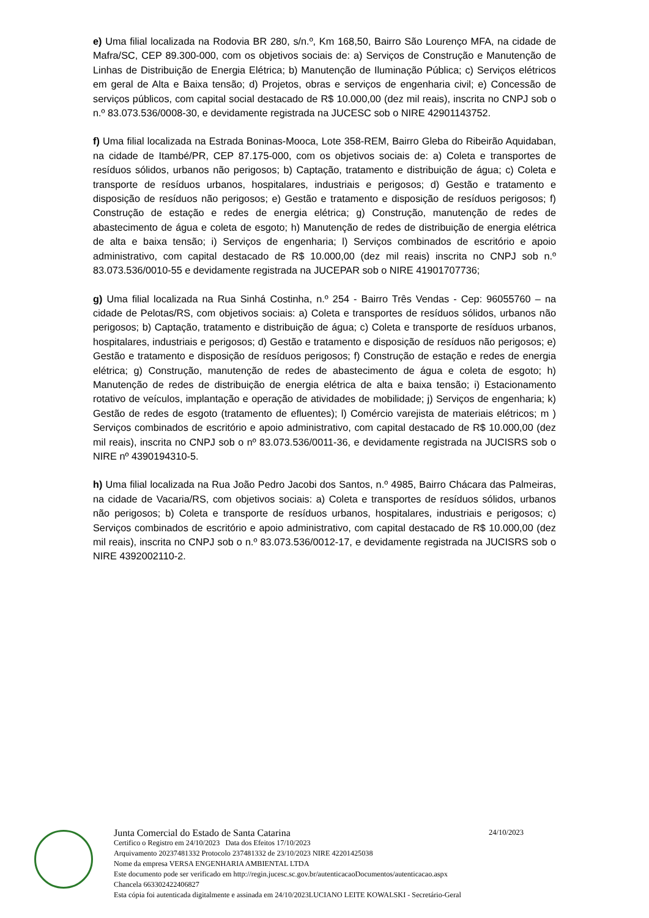e) Uma filial localizada na Rodovia BR 280, s/n.º, Km 168,50, Bairro São Lourenço MFA, na cidade de Mafra/SC, CEP 89.300-000, com os objetivos sociais de: a) Serviços de Construção e Manutenção de Linhas de Distribuição de Energia Elétrica; b) Manutenção de Iluminação Pública; c) Serviços elétricos em geral de Alta e Baixa tensão; d) Projetos, obras e serviços de engenharia civil; e) Concessão de serviços públicos, com capital social destacado de R$ 10.000,00 (dez mil reais), inscrita no CNPJ sob o n.º 83.073.536/0008-30, e devidamente registrada na JUCESC sob o NIRE 42901143752.
f) Uma filial localizada na Estrada Boninas-Mooca, Lote 358-REM, Bairro Gleba do Ribeirão Aquidaban, na cidade de Itambé/PR, CEP 87.175-000, com os objetivos sociais de: a) Coleta e transportes de resíduos sólidos, urbanos não perigosos; b) Captação, tratamento e distribuição de água; c) Coleta e transporte de resíduos urbanos, hospitalares, industriais e perigosos; d) Gestão e tratamento e disposição de resíduos não perigosos; e) Gestão e tratamento e disposição de resíduos perigosos; f) Construção de estação e redes de energia elétrica; g) Construção, manutenção de redes de abastecimento de água e coleta de esgoto; h) Manutenção de redes de distribuição de energia elétrica de alta e baixa tensão; i) Serviços de engenharia; l) Serviços combinados de escritório e apoio administrativo, com capital destacado de R$ 10.000,00 (dez mil reais) inscrita no CNPJ sob n.º 83.073.536/0010-55 e devidamente registrada na JUCEPAR sob o NIRE 41901707736;
g) Uma filial localizada na Rua Sinhá Costinha, n.º 254 - Bairro Três Vendas - Cep: 96055760 – na cidade de Pelotas/RS, com objetivos sociais: a) Coleta e transportes de resíduos sólidos, urbanos não perigosos; b) Captação, tratamento e distribuição de água; c) Coleta e transporte de resíduos urbanos, hospitalares, industriais e perigosos; d) Gestão e tratamento e disposição de resíduos não perigosos; e) Gestão e tratamento e disposição de resíduos perigosos; f) Construção de estação e redes de energia elétrica; g) Construção, manutenção de redes de abastecimento de água e coleta de esgoto; h) Manutenção de redes de distribuição de energia elétrica de alta e baixa tensão; i) Estacionamento rotativo de veículos, implantação e operação de atividades de mobilidade; j) Serviços de engenharia; k) Gestão de redes de esgoto (tratamento de efluentes); l) Comércio varejista de materiais elétricos; m ) Serviços combinados de escritório e apoio administrativo, com capital destacado de R$ 10.000,00 (dez mil reais), inscrita no CNPJ sob o nº 83.073.536/0011-36, e devidamente registrada na JUCISRS sob o NIRE nº 4390194310-5.
h) Uma filial localizada na Rua João Pedro Jacobi dos Santos, n.º 4985, Bairro Chácara das Palmeiras, na cidade de Vacaria/RS, com objetivos sociais: a) Coleta e transportes de resíduos sólidos, urbanos não perigosos; b) Coleta e transporte de resíduos urbanos, hospitalares, industriais e perigosos; c) Serviços combinados de escritório e apoio administrativo, com capital destacado de R$ 10.000,00 (dez mil reais), inscrita no CNPJ sob o n.º 83.073.536/0012-17, e devidamente registrada na JUCISRS sob o NIRE 4392002110-2.
Junta Comercial do Estado de Santa Catarina 24/10/2023
Certifico o Registro em 24/10/2023 Data dos Efeitos 17/10/2023
Arquivamento 20237481332 Protocolo 237481332 de 23/10/2023 NIRE 42201425038
Nome da empresa VERSA ENGENHARIA AMBIENTAL LTDA
Este documento pode ser verificado em http://regin.jucesc.sc.gov.br/autenticacaoDocumentos/autenticacao.aspx
Chancela 663302422406827
Esta cópia foi autenticada digitalmente e assinada em 24/10/2023LUCIANO LEITE KOWALSKI - Secretário-Geral